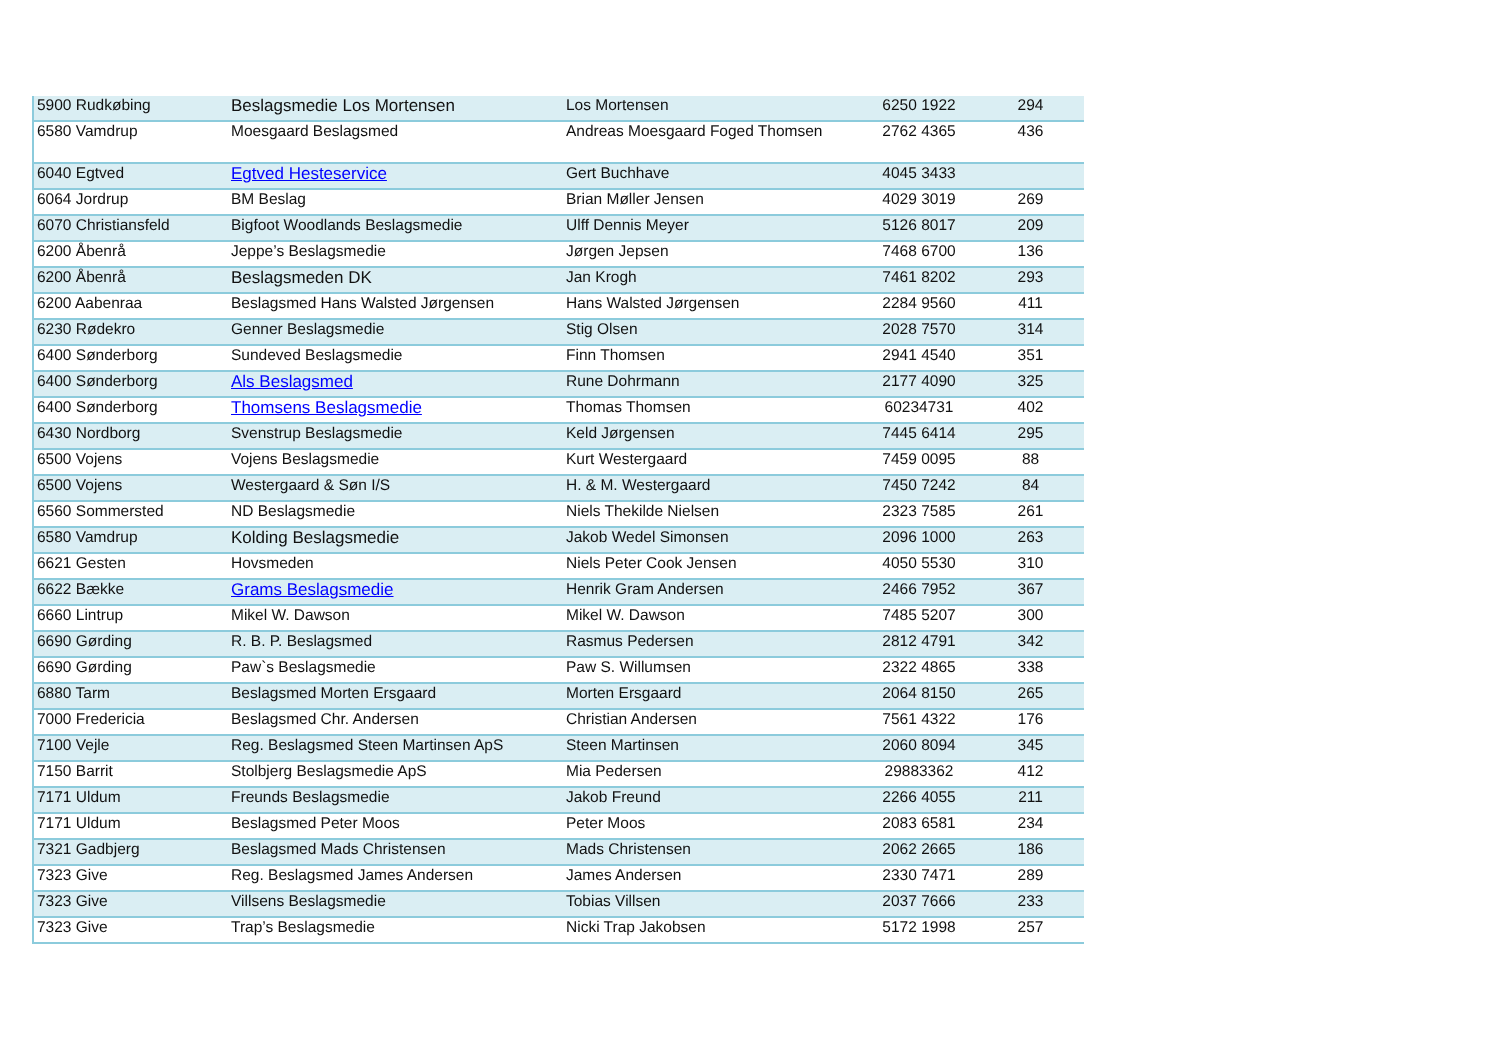| 5900 Rudkøbing | Beslagsmedie Los Mortensen | Los Mortensen | 6250 1922 | 294 |
| 6580 Vamdrup | Moesgaard Beslagsmed | Andreas Moesgaard Foged Thomsen | 2762 4365 | 436 |
| 6040 Egtved | Egtved Hesteservice | Gert Buchhave | 4045 3433 | |
| 6064 Jordrup | BM Beslag | Brian Møller Jensen | 4029 3019 | 269 |
| 6070 Christiansfeld | Bigfoot Woodlands Beslagsmedie | Ulff Dennis Meyer | 5126 8017 | 209 |
| 6200 Åbenrå | Jeppe’s Beslagsmedie | Jørgen Jepsen | 7468 6700 | 136 |
| 6200 Åbenrå | Beslagsmeden DK | Jan Krogh | 7461 8202 | 293 |
| 6200 Aabenraa | Beslagsmed Hans Walsted Jørgensen | Hans Walsted Jørgensen | 2284 9560 | 411 |
| 6230 Rødekro | Genner Beslagsmedie | Stig Olsen | 2028 7570 | 314 |
| 6400 Sønderborg | Sundeved Beslagsmedie | Finn Thomsen | 2941 4540 | 351 |
| 6400 Sønderborg | Als Beslagsmed | Rune Dohrmann | 2177 4090 | 325 |
| 6400 Sønderborg | Thomsens Beslagsmedie | Thomas Thomsen | 60234731 | 402 |
| 6430 Nordborg | Svenstrup Beslagsmedie | Keld Jørgensen | 7445 6414 | 295 |
| 6500 Vojens | Vojens Beslagsmedie | Kurt Westergaard | 7459 0095 | 88 |
| 6500 Vojens | Westergaard & Søn I/S | H. & M. Westergaard | 7450 7242 | 84 |
| 6560 Sommersted | ND Beslagsmedie | Niels Thekilde Nielsen | 2323 7585 | 261 |
| 6580 Vamdrup | Kolding Beslagsmedie | Jakob Wedel Simonsen | 2096 1000 | 263 |
| 6621 Gesten | Hovsmeden | Niels Peter Cook Jensen | 4050 5530 | 310 |
| 6622 Bække | Grams Beslagsmedie | Henrik Gram Andersen | 2466 7952 | 367 |
| 6660 Lintrup | Mikel W. Dawson | Mikel W. Dawson | 7485 5207 | 300 |
| 6690 Gørding | R. B. P. Beslagsmed | Rasmus Pedersen | 2812 4791 | 342 |
| 6690 Gørding | Paw`s Beslagsmedie | Paw S. Willumsen | 2322 4865 | 338 |
| 6880 Tarm | Beslagsmed Morten Ersgaard | Morten Ersgaard | 2064 8150 | 265 |
| 7000 Fredericia | Beslagsmed Chr. Andersen | Christian Andersen | 7561 4322 | 176 |
| 7100 Vejle | Reg. Beslagsmed Steen Martinsen ApS | Steen Martinsen | 2060 8094 | 345 |
| 7150 Barrit | Stolbjerg Beslagsmedie ApS | Mia Pedersen | 29883362 | 412 |
| 7171 Uldum | Freunds Beslagsmedie | Jakob Freund | 2266 4055 | 211 |
| 7171 Uldum | Beslagsmed Peter Moos | Peter Moos | 2083 6581 | 234 |
| 7321 Gadbjerg | Beslagsmed Mads Christensen | Mads Christensen | 2062 2665 | 186 |
| 7323 Give | Reg. Beslagsmed James Andersen | James Andersen | 2330 7471 | 289 |
| 7323 Give | Villsens Beslagsmedie | Tobias Villsen | 2037 7666 | 233 |
| 7323 Give | Trap’s Beslagsmedie | Nicki Trap Jakobsen | 5172 1998 | 257 |